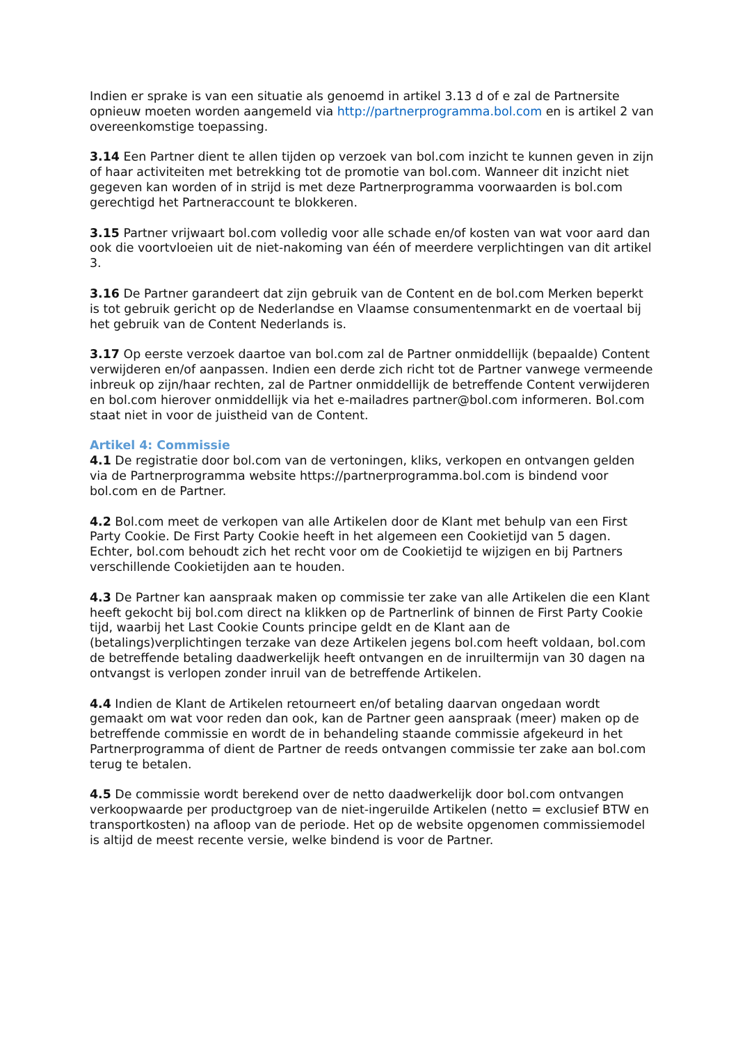Indien er sprake is van een situatie als genoemd in artikel 3.13 d of e zal de Partnersite opnieuw moeten worden aangemeld via http://partnerprogramma.bol.com en is artikel 2 van overeenkomstige toepassing.
3.14 Een Partner dient te allen tijden op verzoek van bol.com inzicht te kunnen geven in zijn of haar activiteiten met betrekking tot de promotie van bol.com. Wanneer dit inzicht niet gegeven kan worden of in strijd is met deze Partnerprogramma voorwaarden is bol.com gerechtigd het Partneraccount te blokkeren.
3.15 Partner vrijwaart bol.com volledig voor alle schade en/of kosten van wat voor aard dan ook die voortvloeien uit de niet-nakoming van één of meerdere verplichtingen van dit artikel 3.
3.16 De Partner garandeert dat zijn gebruik van de Content en de bol.com Merken beperkt is tot gebruik gericht op de Nederlandse en Vlaamse consumentenmarkt en de voertaal bij het gebruik van de Content Nederlands is.
3.17 Op eerste verzoek daartoe van bol.com zal de Partner onmiddellijk (bepaalde) Content verwijderen en/of aanpassen. Indien een derde zich richt tot de Partner vanwege vermeende inbreuk op zijn/haar rechten, zal de Partner onmiddellijk de betreffende Content verwijderen en bol.com hierover onmiddellijk via het e-mailadres partner@bol.com informeren. Bol.com staat niet in voor de juistheid van de Content.
Artikel 4: Commissie
4.1 De registratie door bol.com van de vertoningen, kliks, verkopen en ontvangen gelden via de Partnerprogramma website https://partnerprogramma.bol.com is bindend voor bol.com en de Partner.
4.2 Bol.com meet de verkopen van alle Artikelen door de Klant met behulp van een First Party Cookie. De First Party Cookie heeft in het algemeen een Cookietijd van 5 dagen. Echter, bol.com behoudt zich het recht voor om de Cookietijd te wijzigen en bij Partners verschillende Cookietijden aan te houden.
4.3 De Partner kan aanspraak maken op commissie ter zake van alle Artikelen die een Klant heeft gekocht bij bol.com direct na klikken op de Partnerlink of binnen de First Party Cookie tijd, waarbij het Last Cookie Counts principe geldt en de Klant aan de (betalings)verplichtingen terzake van deze Artikelen jegens bol.com heeft voldaan, bol.com de betreffende betaling daadwerkelijk heeft ontvangen en de inruiltermijn van 30 dagen na ontvangst is verlopen zonder inruil van de betreffende Artikelen.
4.4 Indien de Klant de Artikelen retourneert en/of betaling daarvan ongedaan wordt gemaakt om wat voor reden dan ook, kan de Partner geen aanspraak (meer) maken op de betreffende commissie en wordt de in behandeling staande commissie afgekeurd in het Partnerprogramma of dient de Partner de reeds ontvangen commissie ter zake aan bol.com terug te betalen.
4.5 De commissie wordt berekend over de netto daadwerkelijk door bol.com ontvangen verkoopwaarde per productgroep van de niet-ingeruilde Artikelen (netto = exclusief BTW en transportkosten) na afloop van de periode. Het op de website opgenomen commissiemodel is altijd de meest recente versie, welke bindend is voor de Partner.